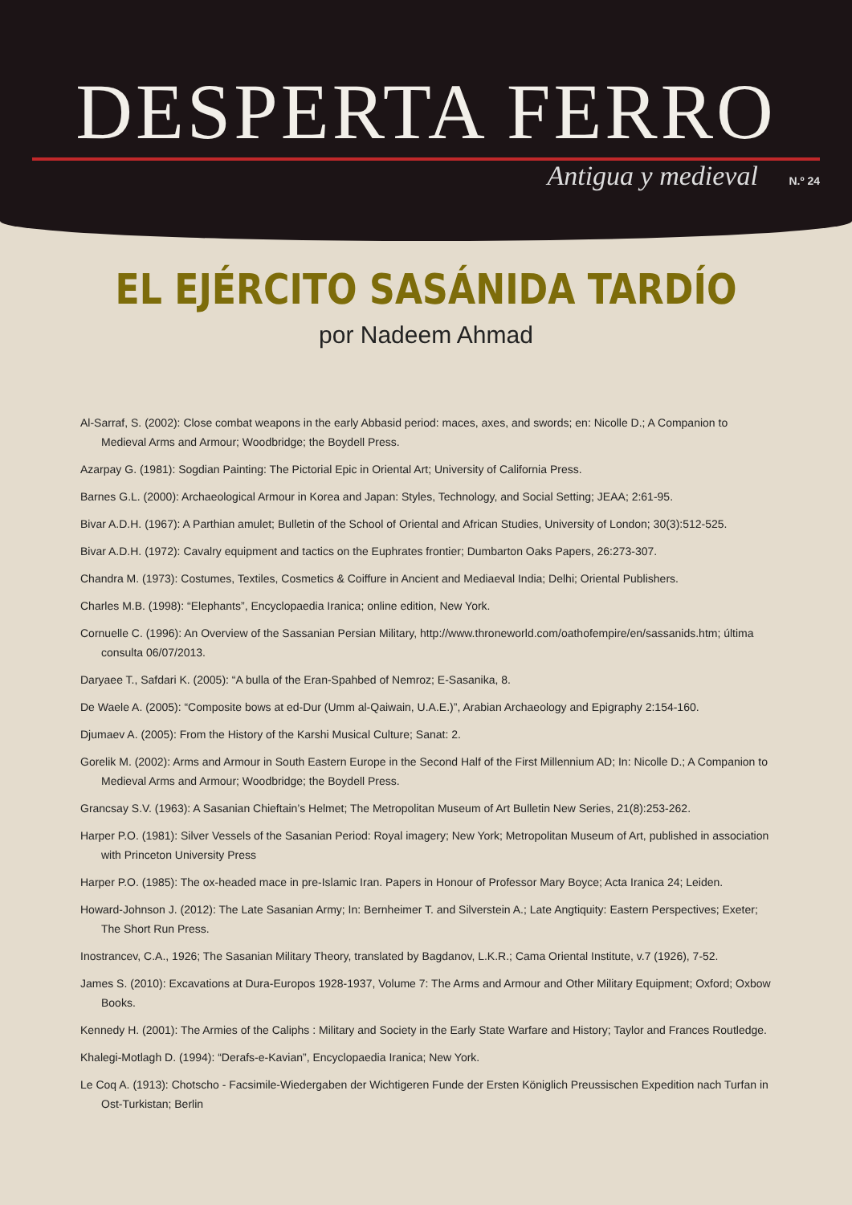DESPERTA FERRO
Antigua y medieval N.º 24
EL EJÉRCITO SASÁNIDA TARDÍO
por Nadeem Ahmad
Al-Sarraf, S. (2002): Close combat weapons in the early Abbasid period: maces, axes, and swords; en: Nicolle D.; A Companion to Medieval Arms and Armour; Woodbridge; the Boydell Press.
Azarpay G. (1981): Sogdian Painting: The Pictorial Epic in Oriental Art; University of California Press.
Barnes G.L. (2000): Archaeological Armour in Korea and Japan: Styles, Technology, and Social Setting; JEAA; 2:61-95.
Bivar A.D.H. (1967): A Parthian amulet; Bulletin of the School of Oriental and African Studies, University of London; 30(3):512-525.
Bivar A.D.H. (1972): Cavalry equipment and tactics on the Euphrates frontier; Dumbarton Oaks Papers, 26:273-307.
Chandra M. (1973): Costumes, Textiles, Cosmetics & Coiffure in Ancient and Mediaeval India; Delhi; Oriental Publishers.
Charles M.B. (1998): “Elephants”, Encyclopaedia Iranica; online edition, New York.
Cornuelle C. (1996): An Overview of the Sassanian Persian Military, http://www.throneworld.com/oathofempire/en/sassanids.htm; última consulta 06/07/2013.
Daryaee T., Safdari K. (2005): “A bulla of the Eran-Spahbed of Nemroz; E-Sasanika, 8.
De Waele A. (2005): “Composite bows at ed-Dur (Umm al-Qaiwain, U.A.E.)”, Arabian Archaeology and Epigraphy 2:154-160.
Djumaev A. (2005): From the History of the Karshi Musical Culture; Sanat: 2.
Gorelik M. (2002): Arms and Armour in South Eastern Europe in the Second Half of the First Millennium AD; In: Nicolle D.; A Companion to Medieval Arms and Armour; Woodbridge; the Boydell Press.
Grancsay S.V. (1963): A Sasanian Chieftain’s Helmet; The Metropolitan Museum of Art Bulletin New Series, 21(8):253-262.
Harper P.O. (1981): Silver Vessels of the Sasanian Period: Royal imagery; New York; Metropolitan Museum of Art, published in association with Princeton University Press
Harper P.O. (1985): The ox-headed mace in pre-Islamic Iran. Papers in Honour of Professor Mary Boyce; Acta Iranica 24; Leiden.
Howard-Johnson J. (2012): The Late Sasanian Army; In: Bernheimer T. and Silverstein A.; Late Angtiquity: Eastern Perspectives; Exeter; The Short Run Press.
Inostrancev, C.A., 1926; The Sasanian Military Theory, translated by Bagdanov, L.K.R.; Cama Oriental Institute, v.7 (1926), 7-52.
James S. (2010): Excavations at Dura-Europos 1928-1937, Volume 7: The Arms and Armour and Other Military Equipment; Oxford; Oxbow Books.
Kennedy H. (2001): The Armies of the Caliphs : Military and Society in the Early State Warfare and History; Taylor and Frances Routledge.
Khalegi-Motlagh D. (1994): “Derafs-e-Kavian”, Encyclopaedia Iranica; New York.
Le Coq A. (1913): Chotscho - Facsimile-Wiedergaben der Wichtigeren Funde der Ersten Königlich Preussischen Expedition nach Turfan in Ost-Turkistan; Berlin